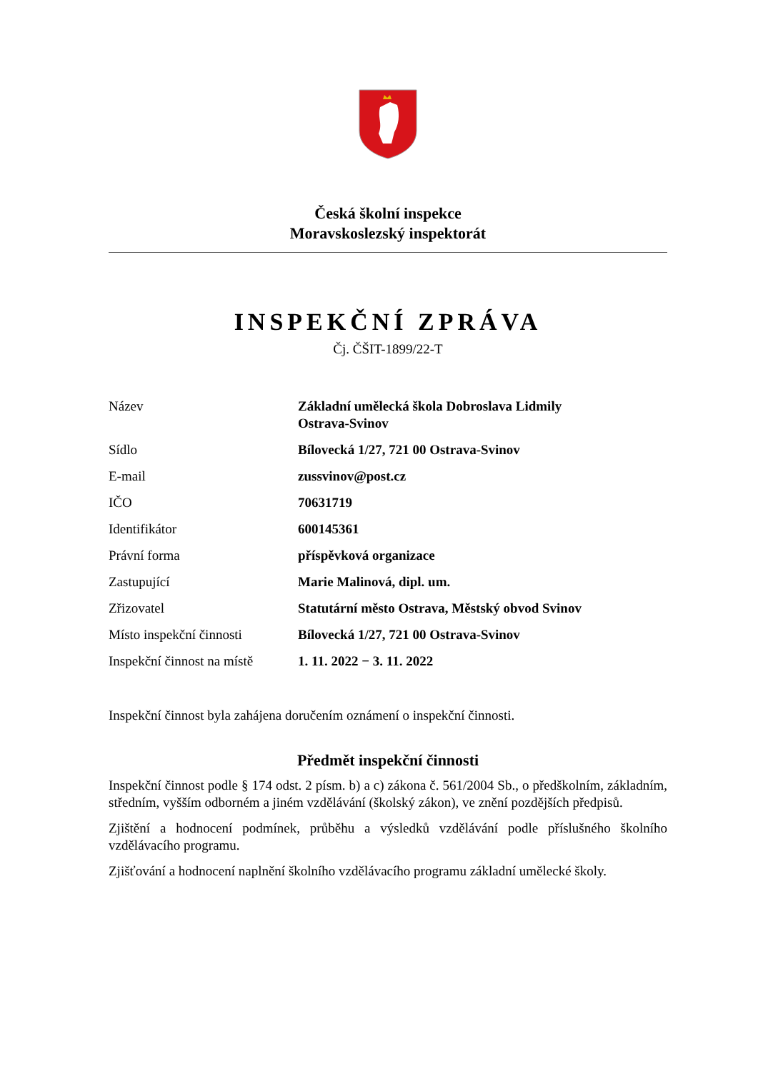Česká školní inspekce
Moravskoslezský inspektorát
INSPEKČNÍ ZPRÁVA
Čj. ČŠIT-1899/22-T
| Název | Základní umělecká škola Dobroslava Lidmily Ostrava-Svinov |
| Sídlo | Bílovecká 1/27, 721 00 Ostrava-Svinov |
| E-mail | zussvinov@post.cz |
| IČO | 70631719 |
| Identifikátor | 600145361 |
| Právní forma | příspěvková organizace |
| Zastupující | Marie Malinová, dipl. um. |
| Zřizovatel | Statutární město Ostrava, Městský obvod Svinov |
| Místo inspekční činnosti | Bílovecká 1/27, 721 00 Ostrava-Svinov |
| Inspekční činnost na místě | 1. 11. 2022 − 3. 11. 2022 |
Inspekční činnost byla zahájena doručením oznámení o inspekční činnosti.
Předmět inspekční činnosti
Inspekční činnost podle § 174 odst. 2 písm. b) a c) zákona č. 561/2004 Sb., o předškolním, základním, středním, vyšším odborném a jiném vzdělávání (školský zákon), ve znění pozdějších předpisů.
Zjištění a hodnocení podmínek, průběhu a výsledků vzdělávání podle příslušného školního vzdělávacího programu.
Zjišťování a hodnocení naplnění školního vzdělávacího programu základní umělecké školy.